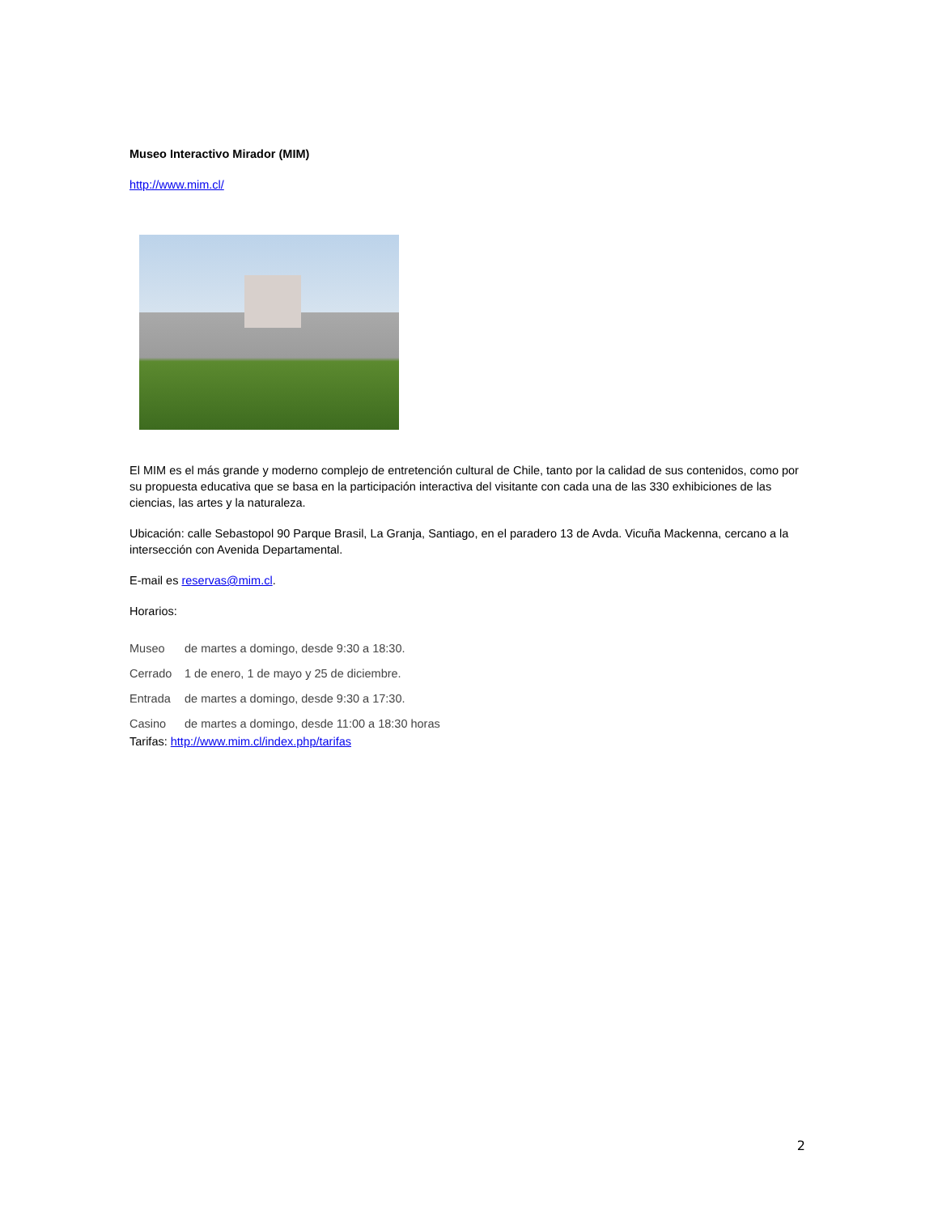Museo Interactivo Mirador (MIM)
http://www.mim.cl/
El MIM es el más grande y moderno complejo de entretención cultural de Chile, tanto por la calidad de sus contenidos, como por su propuesta educativa que se basa en la participación interactiva del visitante con cada una de las 330 exhibiciones de las ciencias, las artes y la naturaleza.
Ubicación: calle Sebastopol 90 Parque Brasil, La Granja, Santiago, en el paradero 13 de Avda. Vicuña Mackenna, cercano a la intersección con Avenida Departamental.
E-mail es reservas@mim.cl.
Horarios:
Museo de martes a domingo, desde 9:30 a 18:30.
Cerrado 1 de enero, 1 de mayo y 25 de diciembre.
Entrada de martes a domingo, desde 9:30 a 17:30.
Casino de martes a domingo, desde 11:00 a 18:30 horas
Tarifas: http://www.mim.cl/index.php/tarifas
2